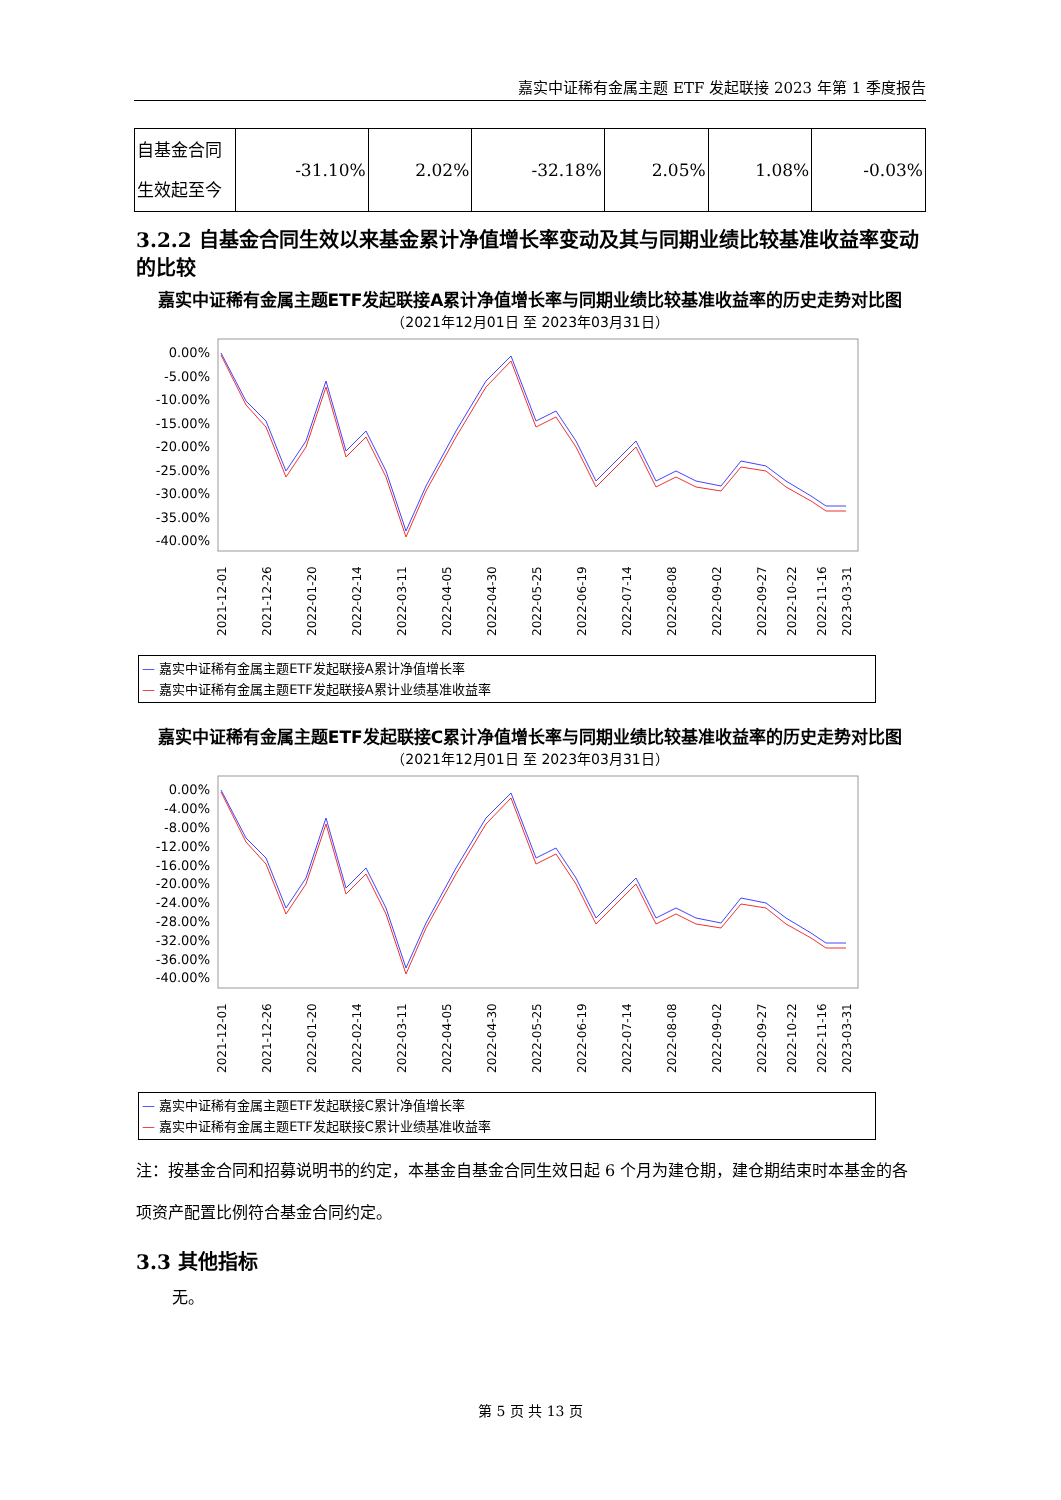嘉实中证稀有金属主题 ETF 发起联接 2023 年第 1 季度报告
| 自基金合同生效起至今 | -31.10% | 2.02% | -32.18% | 2.05% | 1.08% | -0.03% |
3.2.2 自基金合同生效以来基金累计净值增长率变动及其与同期业绩比较基准收益率变动的比较
嘉实中证稀有金属主题ETF发起联接A累计净值增长率与同期业绩比较基准收益率的历史走势对比图
（2021年12月01日 至 2023年03月31日）
0.00%
-5.00%
-10.00%
-15.00%
-20.00%
-25.00%
-30.00%
-35.00%
-40.00%
2021-12-01
2021-12-26
2022-01-20
2022-02-14
2022-03-11
2022-04-05
2022-04-30
2022-05-25
2022-06-19
2022-07-14
2022-08-08
2022-09-02
2022-09-27
2022-10-22
2022-11-16
2023-03-31
— 嘉实中证稀有金属主题ETF发起联接A累计净值增长率
— 嘉实中证稀有金属主题ETF发起联接A累计业绩基准收益率
嘉实中证稀有金属主题ETF发起联接C累计净值增长率与同期业绩比较基准收益率的历史走势对比图
（2021年12月01日 至 2023年03月31日）
0.00%
-4.00%
-8.00%
-12.00%
-16.00%
-20.00%
-24.00%
-28.00%
-32.00%
-36.00%
-40.00%
2021-12-01
2021-12-26
2022-01-20
2022-02-14
2022-03-11
2022-04-05
2022-04-30
2022-05-25
2022-06-19
2022-07-14
2022-08-08
2022-09-02
2022-09-27
2022-10-22
2022-11-16
2023-03-31
— 嘉实中证稀有金属主题ETF发起联接C累计净值增长率
— 嘉实中证稀有金属主题ETF发起联接C累计业绩基准收益率
注：按基金合同和招募说明书的约定，本基金自基金合同生效日起 6 个月为建仓期，建仓期结束时本基金的各项资产配置比例符合基金合同约定。
3.3 其他指标
无。
第 5 页 共 13 页